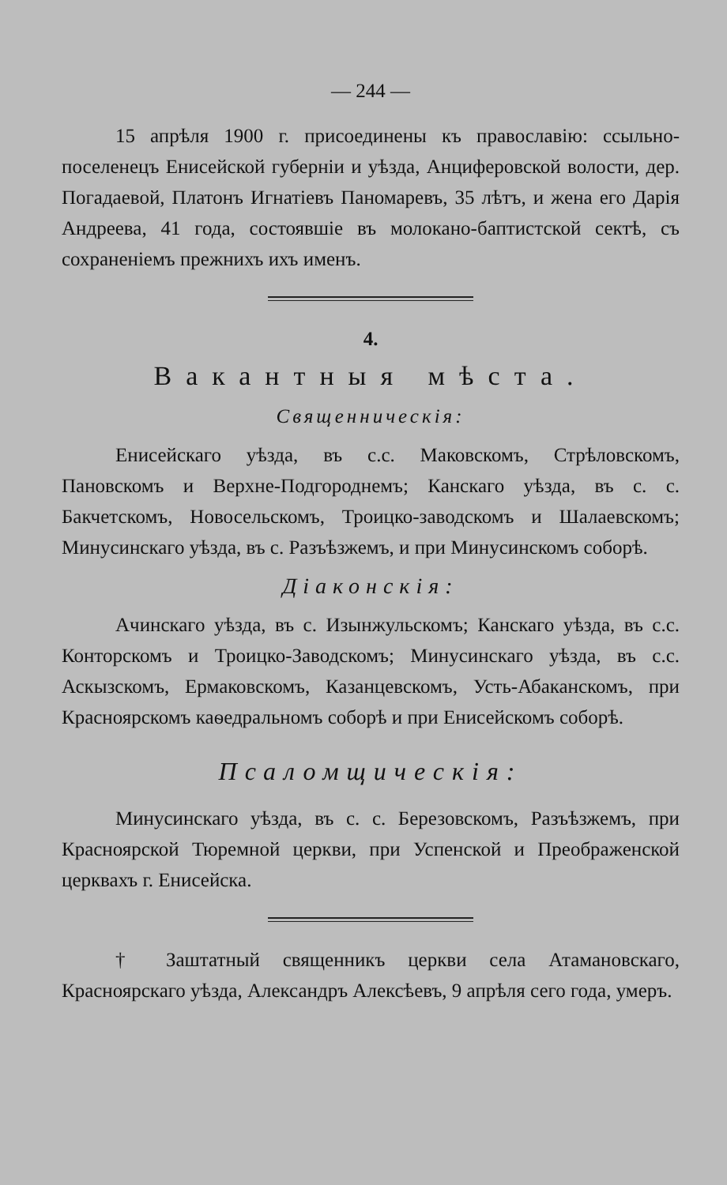— 244 —
15 апрѣля 1900 г. присоединены къ православію: ссыльно-поселенецъ Енисейской губерніи и уѣзда, Анциферовской волости, дер. Погадаевой, Платонъ Игнатіевъ Паномаревъ, 35 лѣтъ, и жена его Дарія Андреева, 41 года, состоявшіе въ молокано-баптистской сектѣ, съ сохраненіемъ прежнихъ ихъ именъ.
4.
Вакантныя мѣста.
Священническія:
Енисейскаго уѣзда, въ с.с. Маковскомъ, Стрѣловскомъ, Пановскомъ и Верхне-Подгороднемъ; Канскаго уѣзда, въ с. с. Бакчетскомъ, Новосельскомъ, Троицко-заводскомъ и Шалаевскомъ; Минусинскаго уѣзда, въ с. Разъѣзжемъ, и при Минусинскомъ соборѣ.
Діаконскія:
Ачинскаго уѣзда, въ с. Изынжульскомъ; Канскаго уѣзда, въ с.с. Конторскомъ и Троицко-Заводскомъ; Минусинскаго уѣзда, въ с.с. Аскызскомъ, Ермаковскомъ, Казанцевскомъ, Усть-Абаканскомъ, при Красноярскомъ каѳедральномъ соборѣ и при Енисейскомъ соборѣ.
Псаломщическія:
Минусинскаго уѣзда, въ с. с. Березовскомъ, Разъѣзжемъ, при Красноярской Тюремной церкви, при Успенской и Преображенской церквахъ г. Енисейска.
† Заштатный священникъ церкви села Атамановскаго, Красноярскаго уѣзда, Александръ Алексѣевъ, 9 апрѣля сего года, умеръ.